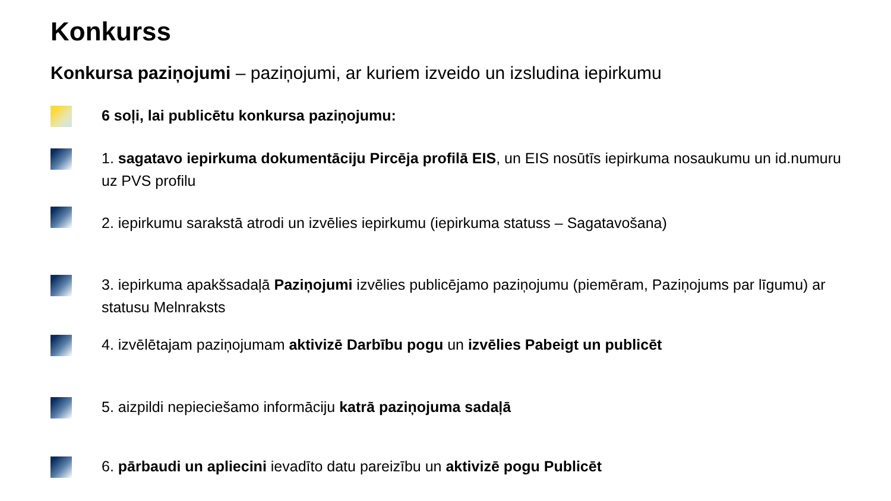Konkurss
Konkursa paziņojumi – paziņojumi, ar kuriem izveido un izsludina iepirkumu
6 soļi, lai publicētu konkursa paziņojumu:
1. sagatavo iepirkuma dokumentāciju Pircēja profilā EIS, un EIS nosūtīs iepirkuma nosaukumu un id.numuru uz PVS profilu
2. iepirkumu sarakstā atrodi un izvēlies iepirkumu (iepirkuma statuss – Sagatavošana)
3. iepirkuma apakšsadaļā Paziņojumi izvēlies publicējamo paziņojumu (piemēram, Paziņojums par līgumu) ar statusu Melnraksts
4. izvēlētajam paziņojumam aktivizē Darbību pogu un izvēlies Pabeigt un publicēt
5. aizpildi nepieciešamo informāciju katrā paziņojuma sadaļā
6. pārbaudi un apliecini ievadīto datu pareizību un aktivizē pogu Publicēt